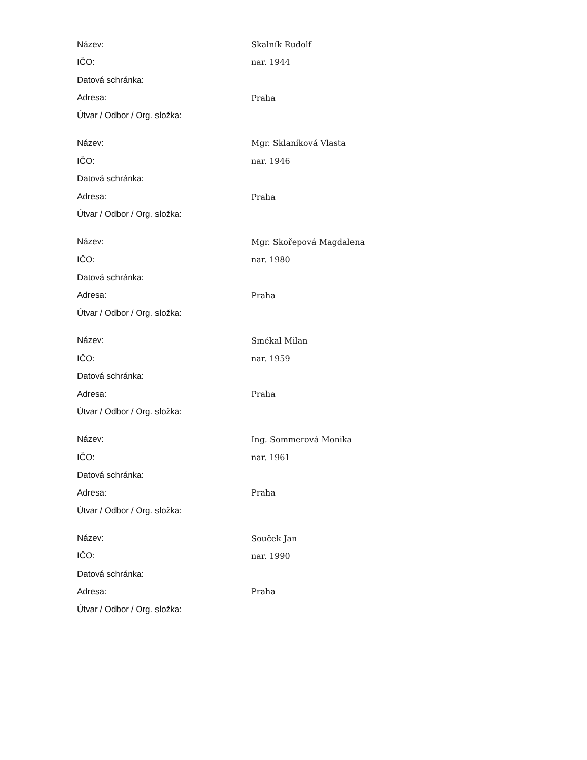| Název: | Skalník Rudolf |
| IČO: | nar. 1944 |
| Datová schránka: | |
| Adresa: | Praha |
| Útvar / Odbor / Org. složka: | |
| Název: | Mgr. Sklaníková Vlasta |
| IČO: | nar. 1946 |
| Datová schránka: | |
| Adresa: | Praha |
| Útvar / Odbor / Org. složka: | |
| Název: | Mgr. Skořepová Magdalena |
| IČO: | nar. 1980 |
| Datová schránka: | |
| Adresa: | Praha |
| Útvar / Odbor / Org. složka: | |
| Název: | Smékal Milan |
| IČO: | nar. 1959 |
| Datová schránka: | |
| Adresa: | Praha |
| Útvar / Odbor / Org. složka: | |
| Název: | Ing. Sommerová Monika |
| IČO: | nar. 1961 |
| Datová schránka: | |
| Adresa: | Praha |
| Útvar / Odbor / Org. složka: | |
| Název: | Souček Jan |
| IČO: | nar. 1990 |
| Datová schránka: | |
| Adresa: | Praha |
| Útvar / Odbor / Org. složka: | |